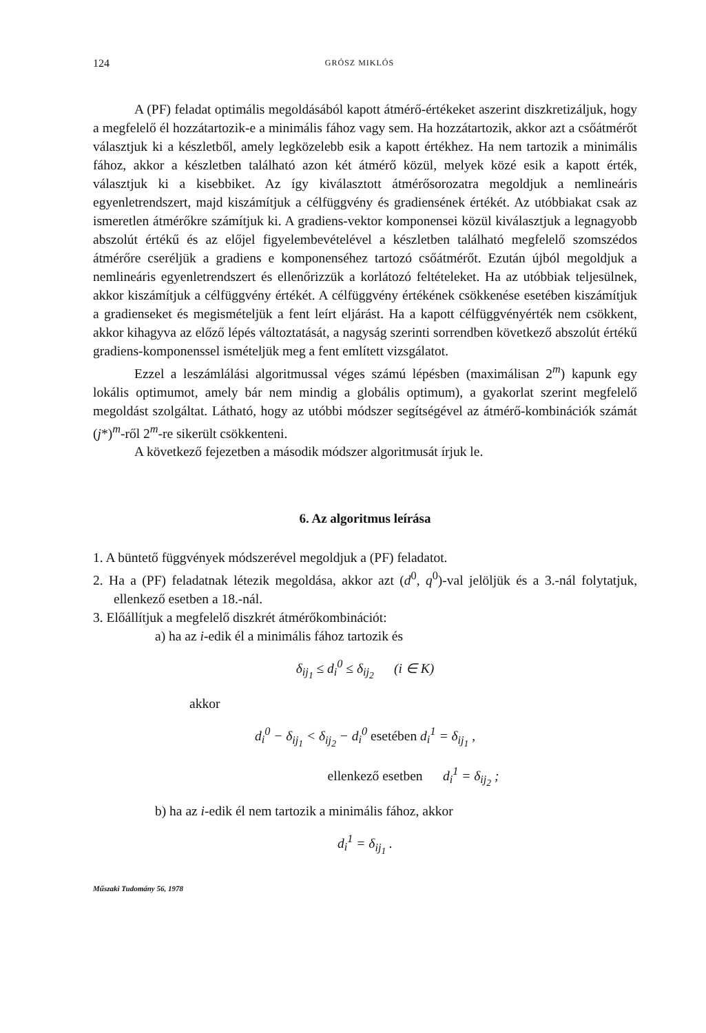124 GRÓSZ MIKLÓS
A (PF) feladat optimális megoldásából kapott átmérő-értékeket aszerint diszkretizáljuk, hogy a megfelelő él hozzátartozik-e a minimális fához vagy sem. Ha hozzátartozik, akkor azt a csőátmérőt választjuk ki a készletből, amely legközelebb esik a kapott értékhez. Ha nem tartozik a minimális fához, akkor a készletben található azon két átmérő közül, melyek közé esik a kapott érték, választjuk ki a kisebbiket. Az így kiválasztott átmérősorozatra megoldjuk a nemlineáris egyenletrendszert, majd kiszámítjuk a célfüggvény és gradiensének értékét. Az utóbbiakat csak az ismeretlen átmérőkre számítjuk ki. A gradiens-vektor komponensei közül kiválasztjuk a legnagyobb abszolút értékű és az előjel figyelembevételével a készletben található megfelelő szomszédos átmérőre cseréljük a gradiens e komponenséhez tartozó csőátmérőt. Ezután újból megoldjuk a nemlineáris egyenletrendszert és ellenőrizzük a korlátozó feltételeket. Ha az utóbbiak teljesülnek, akkor kiszámítjuk a célfüggvény értékét. A célfüggvény értékének csökkenése esetében kiszámítjuk a gradienseket és megismételjük a fent leírt eljárást. Ha a kapott célfüggvényérték nem csökkent, akkor kihagyva az előző lépés változtatását, a nagyság szerinti sorrendben következő abszolút értékű gradiens-komponenssel ismételjük meg a fent említett vizsgálatot.
Ezzel a leszámlálási algoritmussal véges számú lépésben (maximálisan 2<sup>m</sup>) kapunk egy lokális optimumot, amely bár nem mindig a globális optimum), a gyakorlat szerint megfelelő megoldást szolgáltat. Látható, hogy az utóbbi módszer segítségével az átmérő-kombinációk számát (j*)<sup>m</sup>-ről 2<sup>m</sup>-re sikerült csökkenteni.
A következő fejezetben a második módszer algoritmusát írjuk le.
6. Az algoritmus leírása
1. A büntető függvények módszerével megoldjuk a (PF) feladatot.
2. Ha a (PF) feladatnak létezik megoldása, akkor azt (d<sup>0</sup>, q<sup>0</sup>)-val jelöljük és a 3.-nál folytatjuk, ellenkező esetben a 18.-nál.
3. Előállítjuk a megfelelő diszkrét átmérőkombinációt:
a) ha az i-edik él a minimális fához tartozik és
δ<sub>ij<sub>1</sub></sub> ≤ d<sub>i</sub><sup>0</sup> ≤ δ<sub>ij<sub>2</sub></sub> (i ∈ K)
akkor
d<sub>i</sub><sup>0</sup> − δ<sub>ij<sub>1</sub></sub> < δ<sub>ij<sub>2</sub></sub> − d<sub>i</sub><sup>0</sup> esetében d<sub>i</sub><sup>1</sup> = δ<sub>ij<sub>1</sub></sub> ,
ellenkező esetben d<sub>i</sub><sup>1</sup> = δ<sub>ij<sub>2</sub></sub> ;
b) ha az i-edik él nem tartozik a minimális fához, akkor
d<sub>i</sub><sup>1</sup> = δ<sub>ij<sub>1</sub></sub> .
Műszaki Tudomány 56, 1978